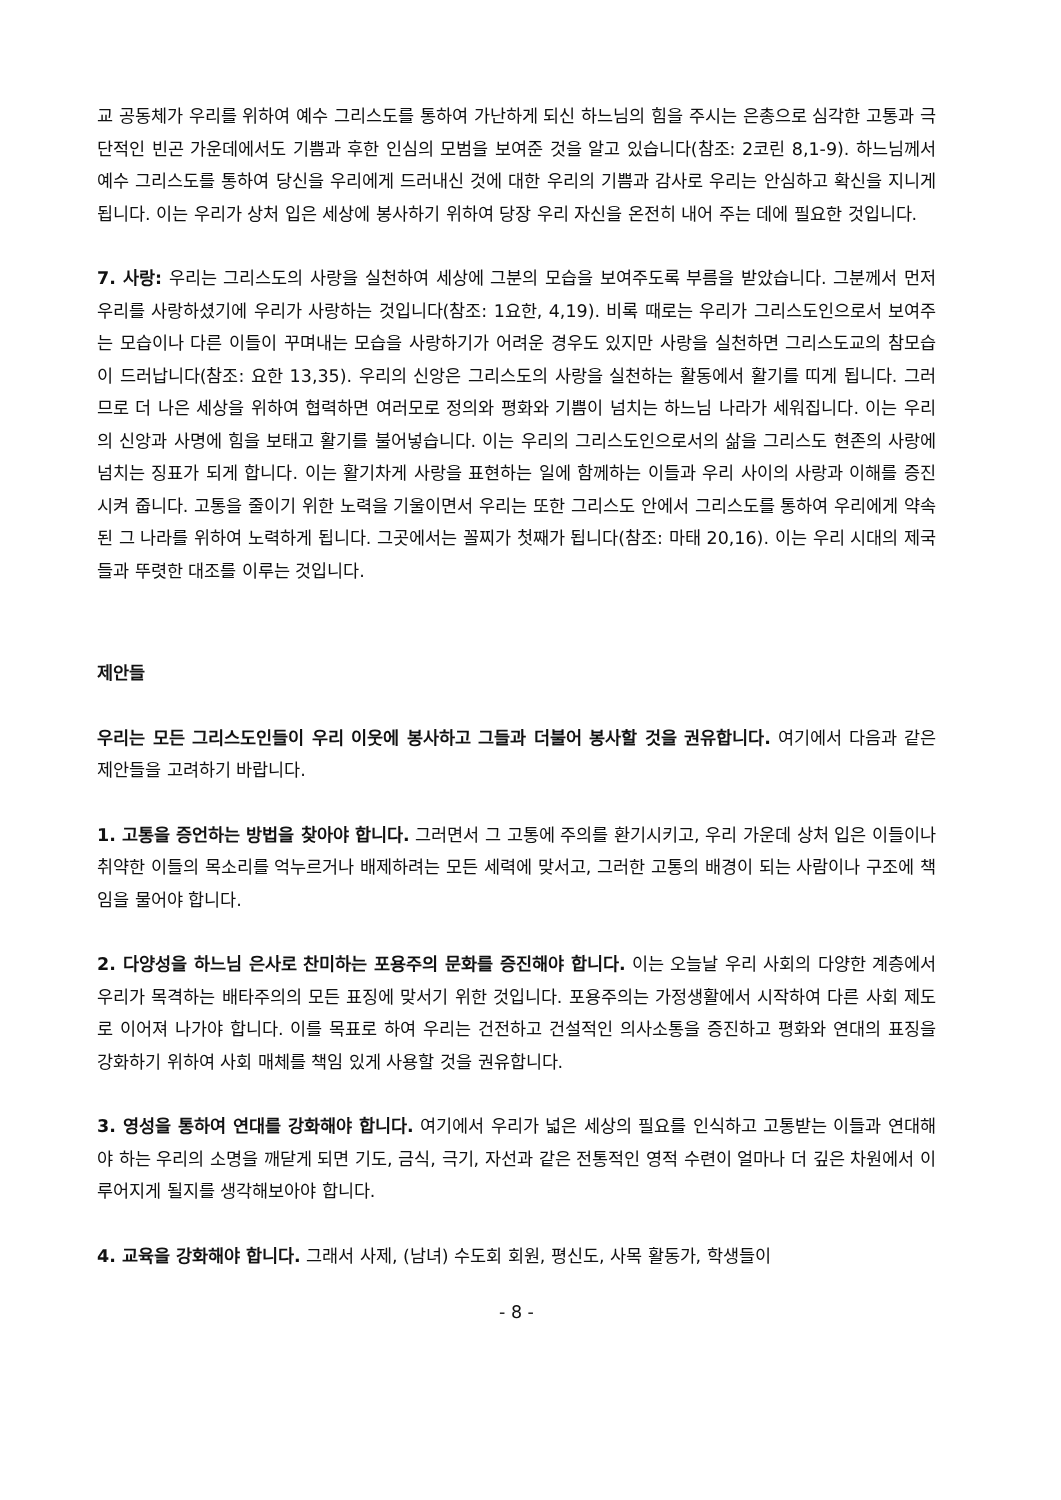교 공동체가 우리를 위하여 예수 그리스도를 통하여 가난하게 되신 하느님의 힘을 주시는 은총으로 심각한 고통과 극단적인 빈곤 가운데에서도 기쁨과 후한 인심의 모범을 보여준 것을 알고 있습니다(참조: 2코린 8,1-9). 하느님께서 예수 그리스도를 통하여 당신을 우리에게 드러내신 것에 대한 우리의 기쁨과 감사로 우리는 안심하고 확신을 지니게 됩니다. 이는 우리가 상처 입은 세상에 봉사하기 위하여 당장 우리 자신을 온전히 내어 주는 데에 필요한 것입니다.
7. 사랑: 우리는 그리스도의 사랑을 실천하여 세상에 그분의 모습을 보여주도록 부름을 받았습니다. 그분께서 먼저 우리를 사랑하셨기에 우리가 사랑하는 것입니다(참조: 1요한, 4,19). 비록 때로는 우리가 그리스도인으로서 보여주는 모습이나 다른 이들이 꾸며내는 모습을 사랑하기가 어려운 경우도 있지만 사랑을 실천하면 그리스도교의 참모습이 드러납니다(참조: 요한 13,35). 우리의 신앙은 그리스도의 사랑을 실천하는 활동에서 활기를 띠게 됩니다. 그러므로 더 나은 세상을 위하여 협력하면 여러모로 정의와 평화와 기쁨이 넘치는 하느님 나라가 세워집니다. 이는 우리의 신앙과 사명에 힘을 보태고 활기를 불어넣습니다. 이는 우리의 그리스도인으로서의 삶을 그리스도 현존의 사랑에 넘치는 징표가 되게 합니다. 이는 활기차게 사랑을 표현하는 일에 함께하는 이들과 우리 사이의 사랑과 이해를 증진시켜 줍니다. 고통을 줄이기 위한 노력을 기울이면서 우리는 또한 그리스도 안에서 그리스도를 통하여 우리에게 약속된 그 나라를 위하여 노력하게 됩니다. 그곳에서는 꼴찌가 첫째가 됩니다(참조: 마태 20,16). 이는 우리 시대의 제국들과 뚜렷한 대조를 이루는 것입니다.
제안들
우리는 모든 그리스도인들이 우리 이웃에 봉사하고 그들과 더불어 봉사할 것을 권유합니다. 여기에서 다음과 같은 제안들을 고려하기 바랍니다.
1. 고통을 증언하는 방법을 찾아야 합니다. 그러면서 그 고통에 주의를 환기시키고, 우리 가운데 상처 입은 이들이나 취약한 이들의 목소리를 억누르거나 배제하려는 모든 세력에 맞서고, 그러한 고통의 배경이 되는 사람이나 구조에 책임을 물어야 합니다.
2. 다양성을 하느님 은사로 찬미하는 포용주의 문화를 증진해야 합니다. 이는 오늘날 우리 사회의 다양한 계층에서 우리가 목격하는 배타주의의 모든 표징에 맞서기 위한 것입니다. 포용주의는 가정생활에서 시작하여 다른 사회 제도로 이어져 나가야 합니다. 이를 목표로 하여 우리는 건전하고 건설적인 의사소통을 증진하고 평화와 연대의 표징을 강화하기 위하여 사회 매체를 책임 있게 사용할 것을 권유합니다.
3. 영성을 통하여 연대를 강화해야 합니다. 여기에서 우리가 넓은 세상의 필요를 인식하고 고통받는 이들과 연대해야 하는 우리의 소명을 깨닫게 되면 기도, 금식, 극기, 자선과 같은 전통적인 영적 수련이 얼마나 더 깊은 차원에서 이루어지게 될지를 생각해보아야 합니다.
4. 교육을 강화해야 합니다. 그래서 사제, (남녀) 수도회 회원, 평신도, 사목 활동가, 학생들이
- 8 -